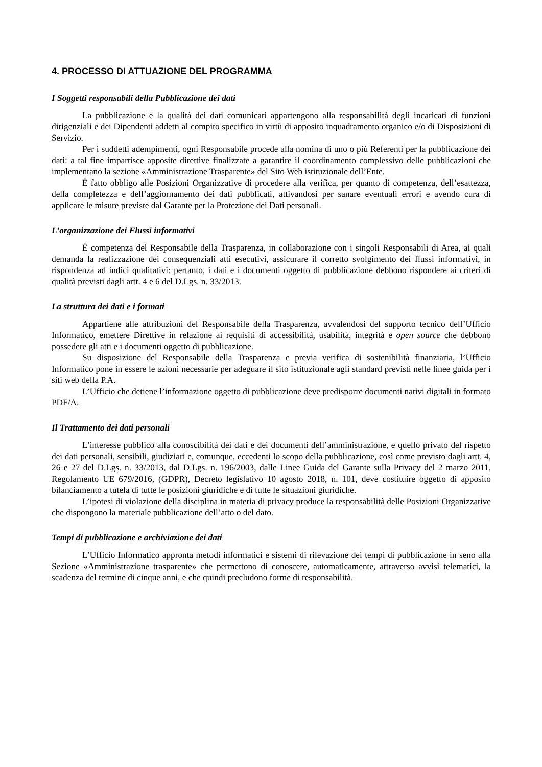4. PROCESSO DI ATTUAZIONE DEL PROGRAMMA
I Soggetti responsabili della Pubblicazione dei dati
La pubblicazione e la qualità dei dati comunicati appartengono alla responsabilità degli incaricati di funzioni dirigenziali e dei Dipendenti addetti al compito specifico in virtù di apposito inquadramento organico e/o di Disposizioni di Servizio.
Per i suddetti adempimenti, ogni Responsabile procede alla nomina di uno o più Referenti per la pubblicazione dei dati: a tal fine impartisce apposite direttive finalizzate a garantire il coordinamento complessivo delle pubblicazioni che implementano la sezione «Amministrazione Trasparente» del Sito Web istituzionale dell’Ente.
È fatto obbligo alle Posizioni Organizzative di procedere alla verifica, per quanto di competenza, dell’esattezza, della completezza e dell’aggiornamento dei dati pubblicati, attivandosi per sanare eventuali errori e avendo cura di applicare le misure previste dal Garante per la Protezione dei Dati personali.
L’organizzazione dei Flussi informativi
È competenza del Responsabile della Trasparenza, in collaborazione con i singoli Responsabili di Area, ai quali demanda la realizzazione dei consequenziali atti esecutivi, assicurare il corretto svolgimento dei flussi informativi, in rispondenza ad indici qualitativi: pertanto, i dati e i documenti oggetto di pubblicazione debbono rispondere ai criteri di qualità previsti dagli artt. 4 e 6 del D.Lgs. n. 33/2013.
La struttura dei dati e i formati
Appartiene alle attribuzioni del Responsabile della Trasparenza, avvalendosi del supporto tecnico dell’Ufficio Informatico, emettere Direttive in relazione ai requisiti di accessibilità, usabilità, integrità e open source che debbono possedere gli atti e i documenti oggetto di pubblicazione.
Su disposizione del Responsabile della Trasparenza e previa verifica di sostenibilità finanziaria, l’Ufficio Informatico pone in essere le azioni necessarie per adeguare il sito istituzionale agli standard previsti nelle linee guida per i siti web della P.A.
L’Ufficio che detiene l’informazione oggetto di pubblicazione deve predisporre documenti nativi digitali in formato PDF/A.
Il Trattamento dei dati personali
L’interesse pubblico alla conoscibilità dei dati e dei documenti dell’amministrazione, e quello privato del rispetto dei dati personali, sensibili, giudiziari e, comunque, eccedenti lo scopo della pubblicazione, così come previsto dagli artt. 4, 26 e 27 del D.Lgs. n. 33/2013, dal D.Lgs. n. 196/2003, dalle Linee Guida del Garante sulla Privacy del 2 marzo 2011, Regolamento UE 679/2016, (GDPR), Decreto legislativo 10 agosto 2018, n. 101, deve costituire oggetto di apposito bilanciamento a tutela di tutte le posizioni giuridiche e di tutte le situazioni giuridiche.
L’ipotesi di violazione della disciplina in materia di privacy produce la responsabilità delle Posizioni Organizzative che dispongono la materiale pubblicazione dell’atto o del dato.
Tempi di pubblicazione e archiviazione dei dati
L’Ufficio Informatico appronta metodi informatici e sistemi di rilevazione dei tempi di pubblicazione in seno alla Sezione «Amministrazione trasparente» che permettono di conoscere, automaticamente, attraverso avvisi telematici, la scadenza del termine di cinque anni, e che quindi precludono forme di responsabilità.